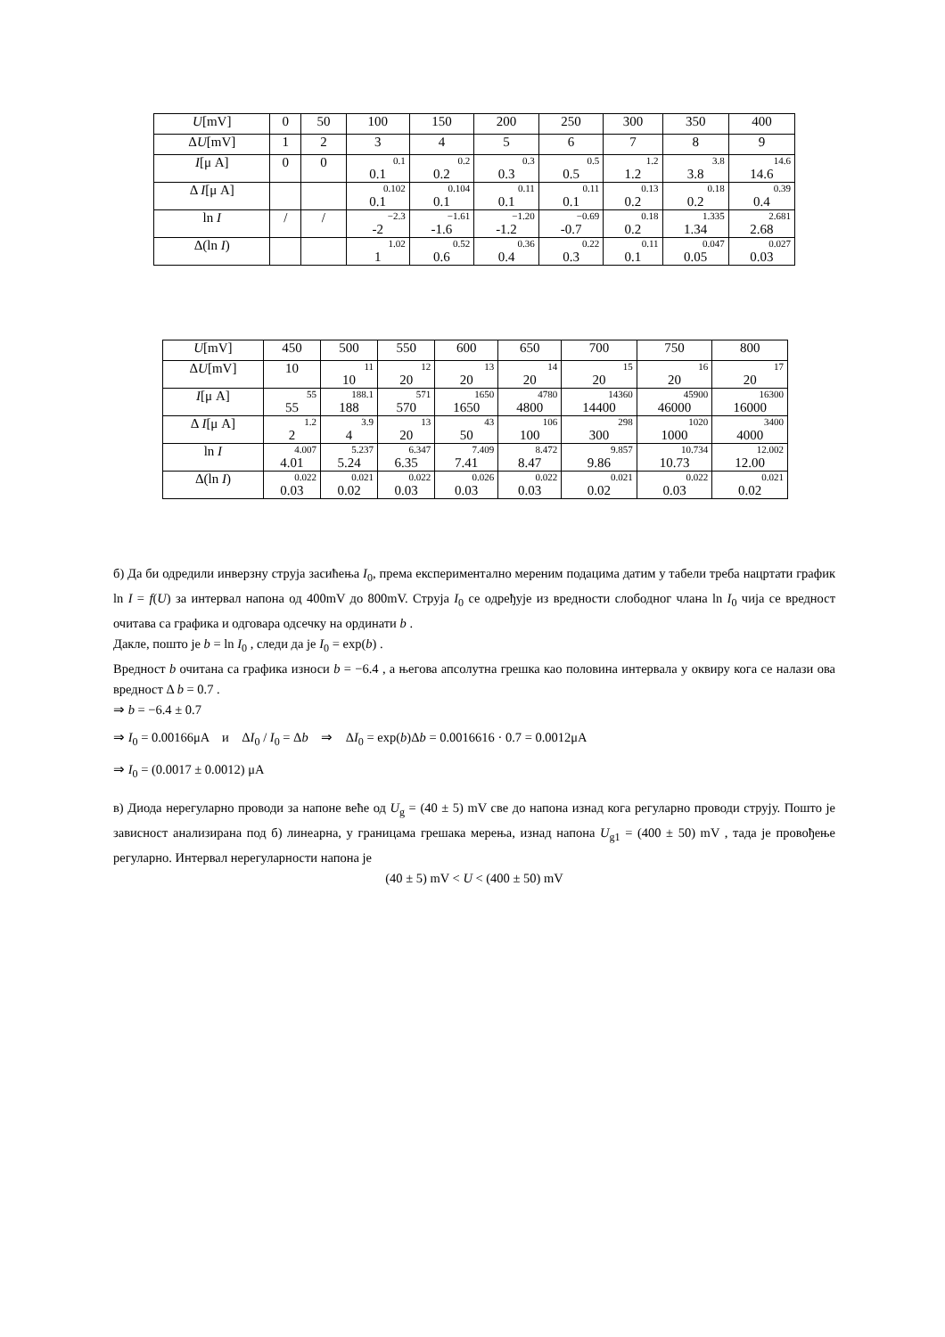| U [mV] | 0 | 50 | 100 | 150 | 200 | 250 | 300 | 350 | 400 |
| Δ U [mV] | 1 | 2 | 3 | 4 | 5 | 6 | 7 | 8 | 9 |
| I [μ A] | 0 | 0 | 0.1 0.1 | 0.2 0.2 | 0.3 0.3 | 0.5 0.5 | 1.2 1.2 | 3.8 3.8 | 14.6 14.6 |
| Δ I [μ A] | | | 0.102 0.1 | 0.104 0.1 | 0.11 0.1 | 0.11 0.1 | 0.13 0.2 | 0.18 0.2 | 0.39 0.4 |
| ln I | / | / | −2.3 -2 | −1.61 -1.6 | −1.20 -1.2 | −0.69 -0.7 | 0.18 0.2 | 1.335 1.34 | 2.681 2.68 |
| Δ(ln I ) | | | 1.02 1 | 0.52 0.6 | 0.36 0.4 | 0.22 0.3 | 0.11 0.1 | 0.047 0.05 | 0.027 0.03 |
| U [mV] | 450 | 500 | 550 | 600 | 650 | 700 | 750 | 800 |
| Δ U [mV] | 10 | 11 10 | 12 20 | 13 20 | 14 20 | 15 20 | 16 20 | 17 20 |
| I [μ A] | 55 55 | 188.1 188 | 571 570 | 1650 1650 | 4780 4800 | 14360 14400 | 45900 46000 | 16300 16000 |
| Δ I [μ A] | 1.2 2 | 3.9 4 | 13 20 | 43 50 | 106 100 | 298 300 | 1020 1000 | 3400 4000 |
| ln I | 4.007 4.01 | 5.237 5.24 | 6.347 6.35 | 7.409 7.41 | 8.472 8.47 | 9.857 9.86 | 10.734 10.73 | 12.002 12.00 |
| Δ(ln I ) | 0.022 0.03 | 0.021 0.02 | 0.022 0.03 | 0.026 0.03 | 0.022 0.03 | 0.021 0.02 | 0.022 0.03 | 0.021 0.02 |
б) Да би одредили инверзну струја засићења I<sub>0</sub>, према експериментално мереним подацима датим у табели треба нацртати график ln I = f(U) за интервал напона од 400mV до 800mV. Струја I<sub>0</sub> се одређује из вредности слободног члана ln I<sub>0</sub> чија се вредност очитава са графика и одговара одсечку на ординати b .
Дакле, пошто је b = ln I<sub>0</sub> , следи да је I<sub>0</sub> = exp(b) .
Вредност b очитана са графика износи b = −6.4 , а његова апсолутна грешка као половина интервала у оквиру кога се налази ова вредност Δ b = 0.7 .
⇒ b = −6.4 ± 0.7
⇒ I<sub>0</sub> = 0.00166μA и ΔI<sub>0</sub> / I<sub>0</sub> = Δb ⇒ ΔI<sub>0</sub> = exp(b)Δb = 0.0016616 · 0.7 = 0.0012μA
⇒ I<sub>0</sub> = (0.0017 ± 0.0012) μA
в) Диода нерегуларно проводи за напоне веће од U<sub>g</sub> = (40 ± 5) mV све до напона изнад кога регуларно проводи струју. Пошто је зависност анализирана под б) линеарна, у границама грешака мерења, изнад напона U<sub>g1</sub> = (400 ± 50) mV , тада је провођење регуларно. Интервал нерегуларности напона је
(40 ± 5) mV < U < (400 ± 50) mV